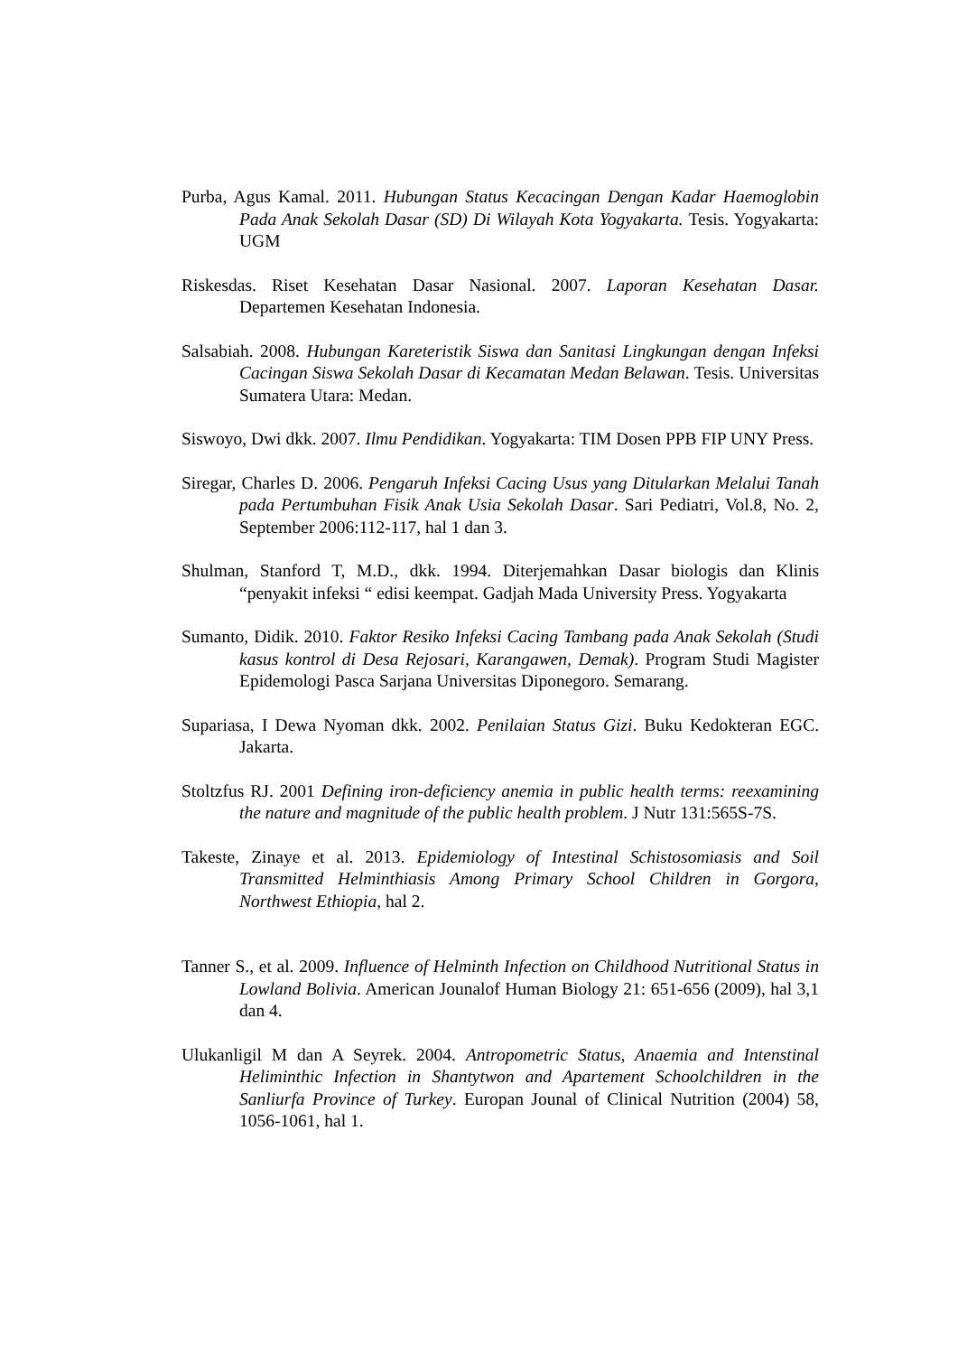Purba, Agus Kamal. 2011. Hubungan Status Kecacingan Dengan Kadar Haemoglobin Pada Anak Sekolah Dasar (SD) Di Wilayah Kota Yogyakarta. Tesis. Yogyakarta: UGM
Riskesdas. Riset Kesehatan Dasar Nasional. 2007. Laporan Kesehatan Dasar. Departemen Kesehatan Indonesia.
Salsabiah. 2008. Hubungan Kareteristik Siswa dan Sanitasi Lingkungan dengan Infeksi Cacingan Siswa Sekolah Dasar di Kecamatan Medan Belawan. Tesis. Universitas Sumatera Utara: Medan.
Siswoyo, Dwi dkk. 2007. Ilmu Pendidikan. Yogyakarta: TIM Dosen PPB FIP UNY Press.
Siregar, Charles D. 2006. Pengaruh Infeksi Cacing Usus yang Ditularkan Melalui Tanah pada Pertumbuhan Fisik Anak Usia Sekolah Dasar. Sari Pediatri, Vol.8, No. 2, September 2006:112-117, hal 1 dan 3.
Shulman, Stanford T, M.D., dkk. 1994. Diterjemahkan Dasar biologis dan Klinis “penyakit infeksi “ edisi keempat. Gadjah Mada University Press. Yogyakarta
Sumanto, Didik. 2010. Faktor Resiko Infeksi Cacing Tambang pada Anak Sekolah (Studi kasus kontrol di Desa Rejosari, Karangawen, Demak). Program Studi Magister Epidemologi Pasca Sarjana Universitas Diponegoro. Semarang.
Supariasa, I Dewa Nyoman dkk. 2002. Penilaian Status Gizi. Buku Kedokteran EGC. Jakarta.
Stoltzfus RJ. 2001 Defining iron-deficiency anemia in public health terms: reexamining the nature and magnitude of the public health problem. J Nutr 131:565S-7S.
Takeste, Zinaye et al. 2013. Epidemiology of Intestinal Schistosomiasis and Soil Transmitted Helminthiasis Among Primary School Children in Gorgora, Northwest Ethiopia, hal 2.
Tanner S., et al. 2009. Influence of Helminth Infection on Childhood Nutritional Status in Lowland Bolivia. American Jounalof Human Biology 21: 651-656 (2009), hal 3,1 dan 4.
Ulukanligil M dan A Seyrek. 2004. Antropometric Status, Anaemia and Intenstinal Heliminthic Infection in Shantytwon and Apartement Schoolchildren in the Sanliurfa Province of Turkey. Europan Jounal of Clinical Nutrition (2004) 58, 1056-1061, hal 1.